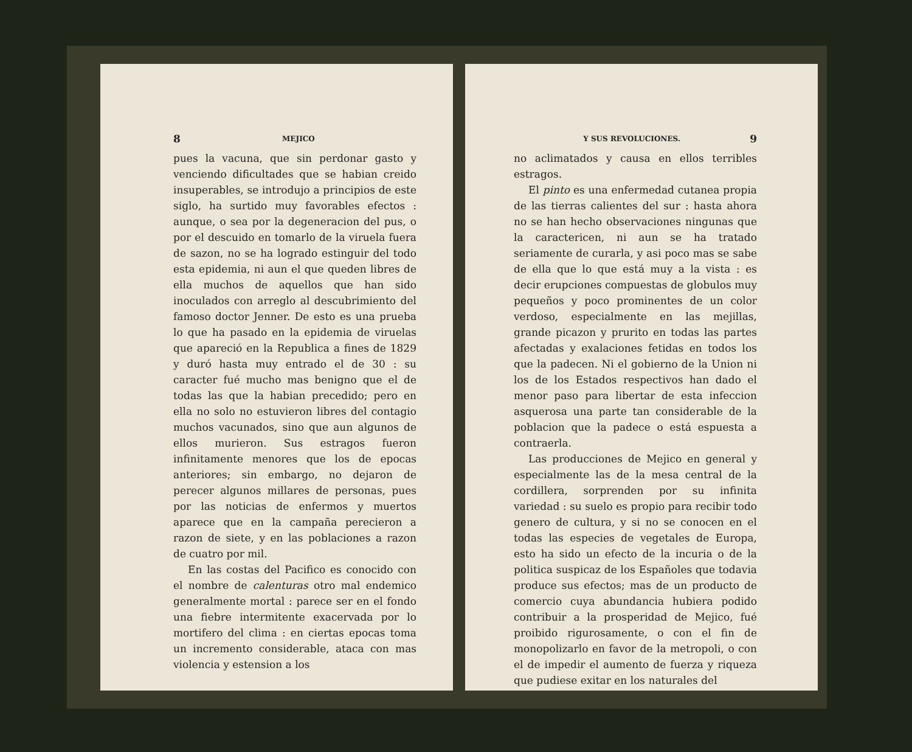8 MEJICO
pues la vacuna, que sin perdonar gasto y venciendo dificultades que se habian creido insuperables, se introdujo a principios de este siglo, ha surtido muy favorables efectos : aunque, o sea por la degeneracion del pus, o por el descuido en tomarlo de la viruela fuera de sazon, no se ha logrado estinguir del todo esta epidemia, ni aun el que queden libres de ella muchos de aquellos que han sido inoculados con arreglo al descubrimiento del famoso doctor Jenner. De esto es una prueba lo que ha pasado en la epidemia de viruelas que apareció en la Republica a fines de 1829 y duró hasta muy entrado el de 30 : su caracter fué mucho mas benigno que el de todas las que la habian precedido; pero en ella no solo no estuvieron libres del contagio muchos vacunados, sino que aun algunos de ellos murieron. Sus estragos fueron infinitamente menores que los de epocas anteriores; sin embargo, no dejaron de perecer algunos millares de personas, pues por las noticias de enfermos y muertos aparece que en la campaña perecieron a razon de siete, y en las poblaciones a razon de cuatro por mil.
En las costas del Pacifico es conocido con el nombre de calenturas otro mal endemico generalmente mortal : parece ser en el fondo una fiebre intermitente exacervada por lo mortifero del clima : en ciertas epocas toma un incremento considerable, ataca con mas violencia y estension a los
Y SUS REVOLUCIONES. 9
no aclimatados y causa en ellos terribles estragos.
El pinto es una enfermedad cutanea propia de las tierras calientes del sur : hasta ahora no se han hecho observaciones ningunas que la caractericen, ni aun se ha tratado seriamente de curarla, y asi poco mas se sabe de ella que lo que está muy a la vista : es decir erupciones compuestas de globulos muy pequeños y poco prominentes de un color verdoso, especialmente en las mejillas, grande picazon y prurito en todas las partes afectadas y exalaciones fetidas en todos los que la padecen. Ni el gobierno de la Union ni los de los Estados respectivos han dado el menor paso para libertar de esta infeccion asquerosa una parte tan considerable de la poblacion que la padece o está espuesta a contraerla.
Las producciones de Mejico en general y especialmente las de la mesa central de la cordillera, sorprenden por su infinita variedad : su suelo es propio para recibir todo genero de cultura, y si no se conocen en el todas las especies de vegetales de Europa, esto ha sido un efecto de la incuria o de la politica suspicaz de los Españoles que todavia produce sus efectos; mas de un producto de comercio cuya abundancia hubiera podido contribuir a la prosperidad de Mejico, fué proibido rigurosamente, o con el fin de monopolizarlo en favor de la metropoli, o con el de impedir el aumento de fuerza y riqueza que pudiese exitar en los naturales del